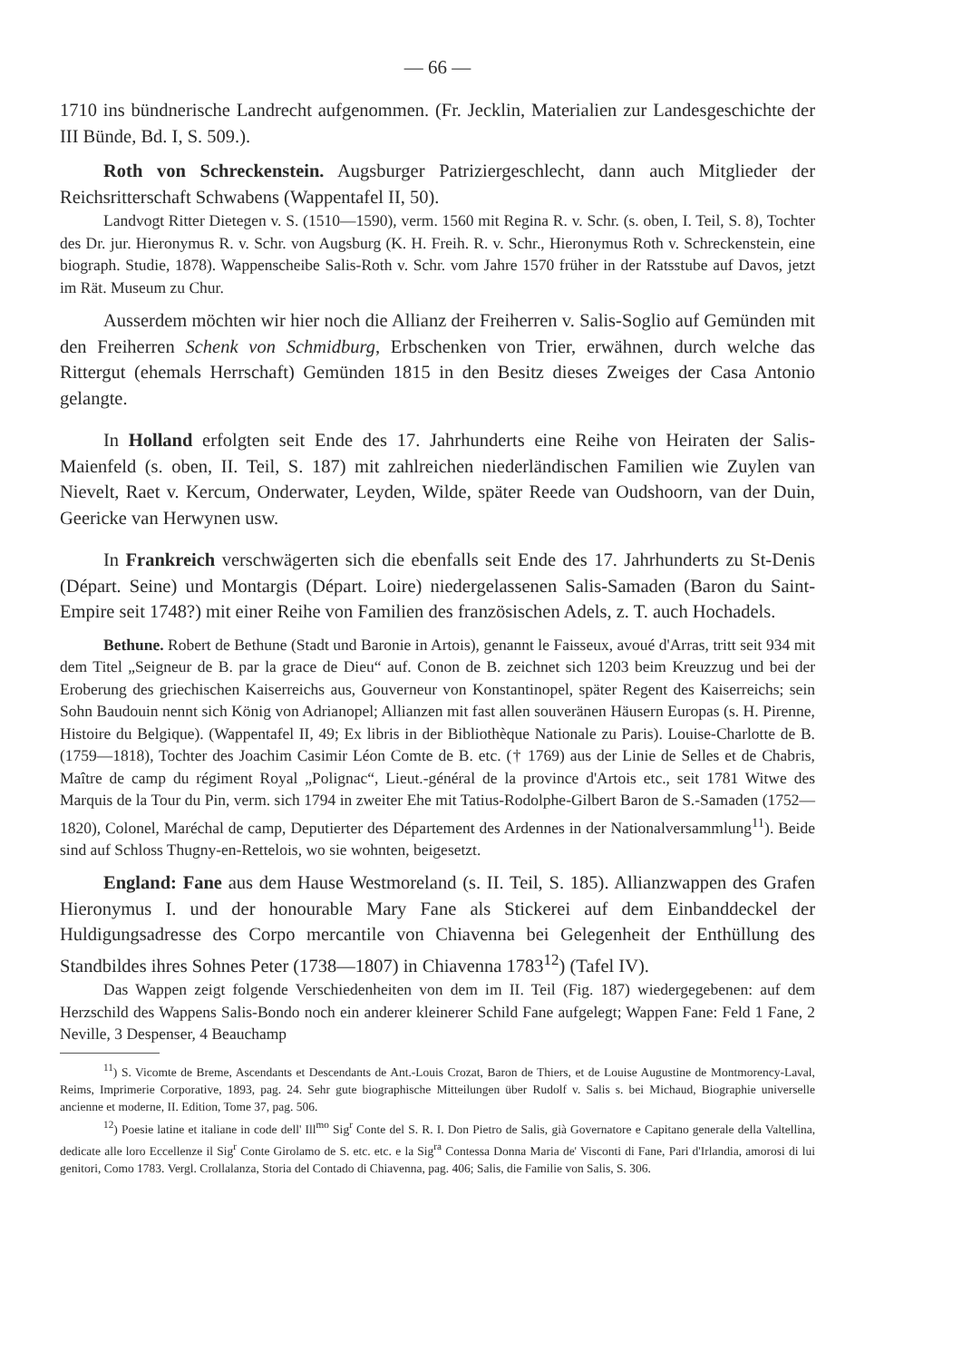— 66 —
1710 ins bündnerische Landrecht aufgenommen. (Fr. Jecklin, Materialien zur Landesgeschichte der III Bünde, Bd. I, S. 509.).
Roth von Schreckenstein. Augsburger Patriziergeschlecht, dann auch Mitglieder der Reichsritterschaft Schwabens (Wappentafel II, 50).
Landvogt Ritter Dietegen v. S. (1510—1590), verm. 1560 mit Regina R. v. Schr. (s. oben, I. Teil, S. 8), Tochter des Dr. jur. Hieronymus R. v. Schr. von Augsburg (K. H. Freih. R. v. Schr., Hieronymus Roth v. Schreckenstein, eine biograph. Studie, 1878). Wappenscheibe Salis-Roth v. Schr. vom Jahre 1570 früher in der Ratsstube auf Davos, jetzt im Rät. Museum zu Chur.
Ausserdem möchten wir hier noch die Allianz der Freiherren v. Salis-Soglio auf Gemünden mit den Freiherren Schenk von Schmidburg, Erbschenken von Trier, erwähnen, durch welche das Rittergut (ehemals Herrschaft) Gemünden 1815 in den Besitz dieses Zweiges der Casa Antonio gelangte.
In Holland erfolgten seit Ende des 17. Jahrhunderts eine Reihe von Heiraten der Salis-Maienfeld (s. oben, II. Teil, S. 187) mit zahlreichen niederländischen Familien wie Zuylen van Nievelt, Raet v. Kercum, Onderwater, Leyden, Wilde, später Reede van Oudshoorn, van der Duin, Geericke van Herwynen usw.
In Frankreich verschwägerten sich die ebenfalls seit Ende des 17. Jahrhunderts zu St-Denis (Départ. Seine) und Montargis (Départ. Loire) niedergelassenen Salis-Samaden (Baron du Saint-Empire seit 1748?) mit einer Reihe von Familien des französischen Adels, z. T. auch Hochadels.
Bethune. Robert de Bethune (Stadt und Baronie in Artois), genannt le Faisseux, avoué d'Arras, tritt seit 934 mit dem Titel „Seigneur de B. par la grace de Dieu“ auf. Conon de B. zeichnet sich 1203 beim Kreuzzug und bei der Eroberung des griechischen Kaiserreichs aus, Gouverneur von Konstantinopel, später Regent des Kaiserreichs; sein Sohn Baudouin nennt sich König von Adrianopel; Allianzen mit fast allen souveränen Häusern Europas (s. H. Pirenne, Histoire du Belgique). (Wappentafel II, 49; Ex libris in der Bibliothèque Nationale zu Paris). Louise-Charlotte de B. (1759—1818), Tochter des Joachim Casimir Léon Comte de B. etc. († 1769) aus der Linie de Selles et de Chabris, Maître de camp du régiment Royal „Polignac“, Lieut.-général de la province d'Artois etc., seit 1781 Witwe des Marquis de la Tour du Pin, verm. sich 1794 in zweiter Ehe mit Tatius-Rodolphe-Gilbert Baron de S.-Samaden (1752—1820), Colonel, Maréchal de camp, Deputierter des Département des Ardennes in der Nationalversammlung<sup>11</sup>). Beide sind auf Schloss Thugny-en-Rettelois, wo sie wohnten, beigesetzt.
England: Fane aus dem Hause Westmoreland (s. II. Teil, S. 185). Allianzwappen des Grafen Hieronymus I. und der honourable Mary Fane als Stickerei auf dem Einbanddeckel der Huldigungsadresse des Corpo mercantile von Chiavenna bei Gelegenheit der Enthüllung des Standbildes ihres Sohnes Peter (1738—1807) in Chiavenna 1783<sup>12</sup>) (Tafel IV).
Das Wappen zeigt folgende Verschiedenheiten von dem im II. Teil (Fig. 187) wiedergegebenen: auf dem Herzschild des Wappens Salis-Bondo noch ein anderer kleinerer Schild Fane aufgelegt; Wappen Fane: Feld 1 Fane, 2 Neville, 3 Despenser, 4 Beauchamp
<sup>11</sup>) S. Vicomte de Breme, Ascendants et Descendants de Ant.-Louis Crozat, Baron de Thiers, et de Louise Augustine de Montmorency-Laval, Reims, Imprimerie Corporative, 1893, pag. 24. Sehr gute biographische Mitteilungen über Rudolf v. Salis s. bei Michaud, Biographie universelle ancienne et moderne, II. Edition, Tome 37, pag. 506.
<sup>12</sup>) Poesie latine et italiane in code dell' Ill<sup>mo</sup> Sig<sup>r</sup> Conte del S. R. I. Don Pietro de Salis, già Governatore e Capitano generale della Valtellina, dedicate alle loro Eccellenze il Sig<sup>r</sup> Conte Girolamo de S. etc. etc. e la Sig<sup>ra</sup> Contessa Donna Maria de' Visconti di Fane, Pari d'Irlandia, amorosi di lui genitori, Como 1783. Vergl. Crollalanza, Storia del Contado di Chiavenna, pag. 406; Salis, die Familie von Salis, S. 306.